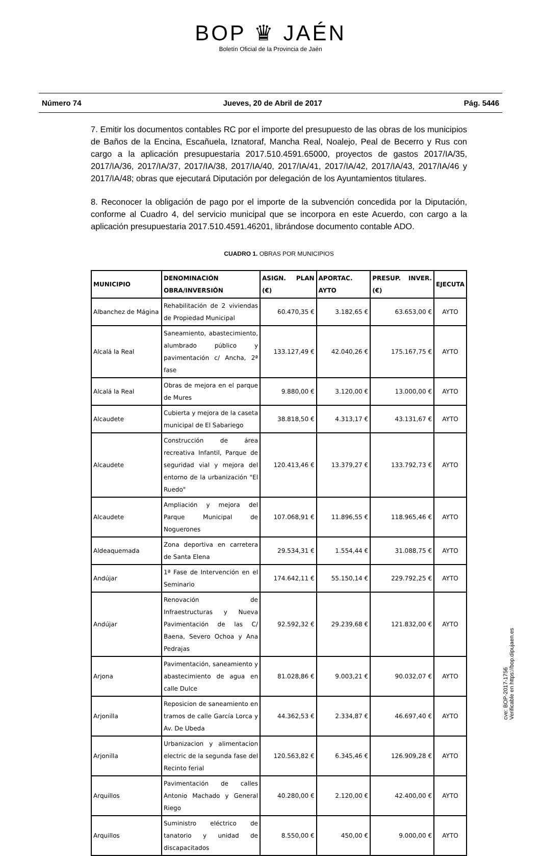BOP ♛ JAÉN
Boletín Oficial de la Provincia de Jaén
Número 74 Jueves, 20 de Abril de 2017 Pág. 5446
7. Emitir los documentos contables RC por el importe del presupuesto de las obras de los municipios de Baños de la Encina, Escañuela, Iznatoraf, Mancha Real, Noalejo, Peal de Becerro y Rus con cargo a la aplicación presupuestaria 2017.510.4591.65000, proyectos de gastos 2017/IA/35, 2017/IA/36, 2017/IA/37, 2017/IA/38, 2017/IA/40, 2017/IA/41, 2017/IA/42, 2017/IA/43, 2017/IA/46 y 2017/IA/48; obras que ejecutará Diputación por delegación de los Ayuntamientos titulares.
8. Reconocer la obligación de pago por el importe de la subvención concedida por la Diputación, conforme al Cuadro 4, del servicio municipal que se incorpora en este Acuerdo, con cargo a la aplicación presupuestaria 2017.510.4591.46201, librándose documento contable ADO.
CUADRO 1. OBRAS POR MUNICIPIOS
| MUNICIPIO | DENOMINACIÓN OBRA/INVERSIÓN | ASIGN. PLAN (€) | APORTAC. AYTO | PRESUP. INVER. (€) | EJECUTA |
| --- | --- | --- | --- | --- | --- |
| Albanchez de Mágina | Rehabilitación de 2 viviendas de Propiedad Municipal | 60.470,35 € | 3.182,65 € | 63.653,00 € | AYTO |
| Alcalá la Real | Saneamiento, abastecimiento, alumbrado público y pavimentación c/ Ancha, 2ª fase | 133.127,49 € | 42.040,26 € | 175.167,75 € | AYTO |
| Alcalá la Real | Obras de mejora en el parque de Mures | 9.880,00 € | 3.120,00 € | 13.000,00 € | AYTO |
| Alcaudete | Cubierta y mejora de la caseta municipal de El Sabariego | 38.818,50 € | 4.313,17 € | 43.131,67 € | AYTO |
| Alcaudete | Construcción de área recreativa Infantil, Parque de seguridad vial y mejora del entorno de la urbanización "El Ruedo" | 120.413,46 € | 13.379,27 € | 133.792,73 € | AYTO |
| Alcaudete | Ampliación y mejora del Parque Municipal de Noguerones | 107.068,91 € | 11.896,55 € | 118.965,46 € | AYTO |
| Aldeaquemada | Zona deportiva en carretera de Santa Elena | 29.534,31 € | 1.554,44 € | 31.088,75 € | AYTO |
| Andújar | 1ª Fase de Intervención en el Seminario | 174.642,11 € | 55.150,14 € | 229.792,25 € | AYTO |
| Andújar | Renovación de Infraestructuras y Nueva Pavimentación de las C/ Baena, Severo Ochoa y Ana Pedrajas | 92.592,32 € | 29.239,68 € | 121.832,00 € | AYTO |
| Arjona | Pavimentación, saneamiento y abastecimiento de agua en calle Dulce | 81.028,86 € | 9.003,21 € | 90.032,07 € | AYTO |
| Arjonilla | Reposicion de saneamiento en tramos de calle García Lorca y Av. De Ubeda | 44.362,53 € | 2.334,87 € | 46.697,40 € | AYTO |
| Arjonilla | Urbanizacion y alimentacion electric de la segunda fase del Recinto ferial | 120.563,82 € | 6.345,46 € | 126.909,28 € | AYTO |
| Arquillos | Pavimentación de calles Antonio Machado y General Riego | 40.280,00 € | 2.120,00 € | 42.400,00 € | AYTO |
| Arquillos | Suministro eléctrico de tanatorio y unidad de discapacitados | 8.550,00 € | 450,00 € | 9.000,00 € | AYTO |
cve: BOP-2017-1756
Verificable en https://bop.dipujaen.es